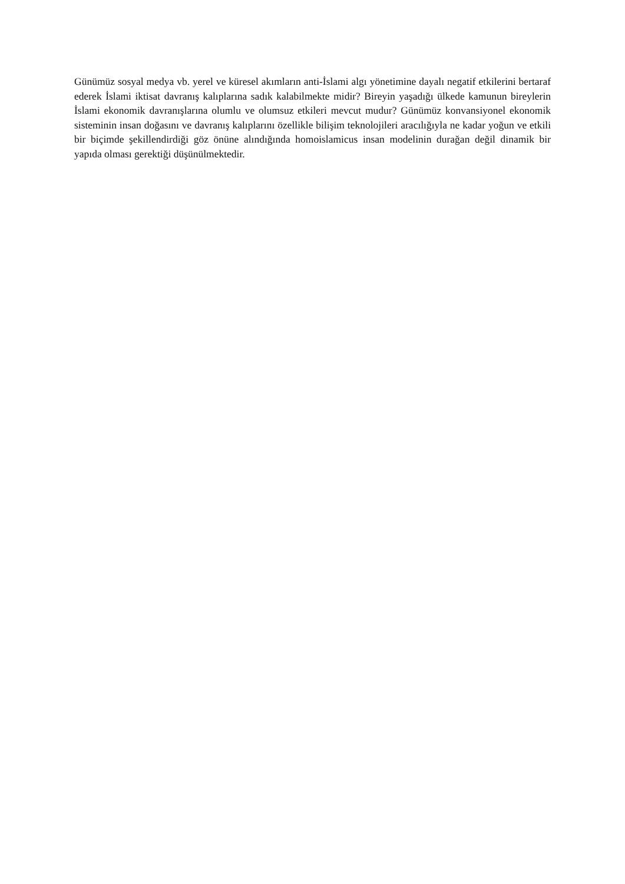Günümüz sosyal medya vb. yerel ve küresel akımların anti-İslami algı yönetimine dayalı negatif etkilerini bertaraf ederek İslami iktisat davranış kalıplarına sadık kalabilmekte midir? Bireyin yaşadığı ülkede kamunun bireylerin İslami ekonomik davranışlarına olumlu ve olumsuz etkileri mevcut mudur? Günümüz konvansiyonel ekonomik sisteminin insan doğasını ve davranış kalıplarını özellikle bilişim teknolojileri aracılığıyla ne kadar yoğun ve etkili bir biçimde şekillendirdiği göz önüne alındığında homoislamicus insan modelinin durağan değil dinamik bir yapıda olması gerektiği düşünülmektedir.